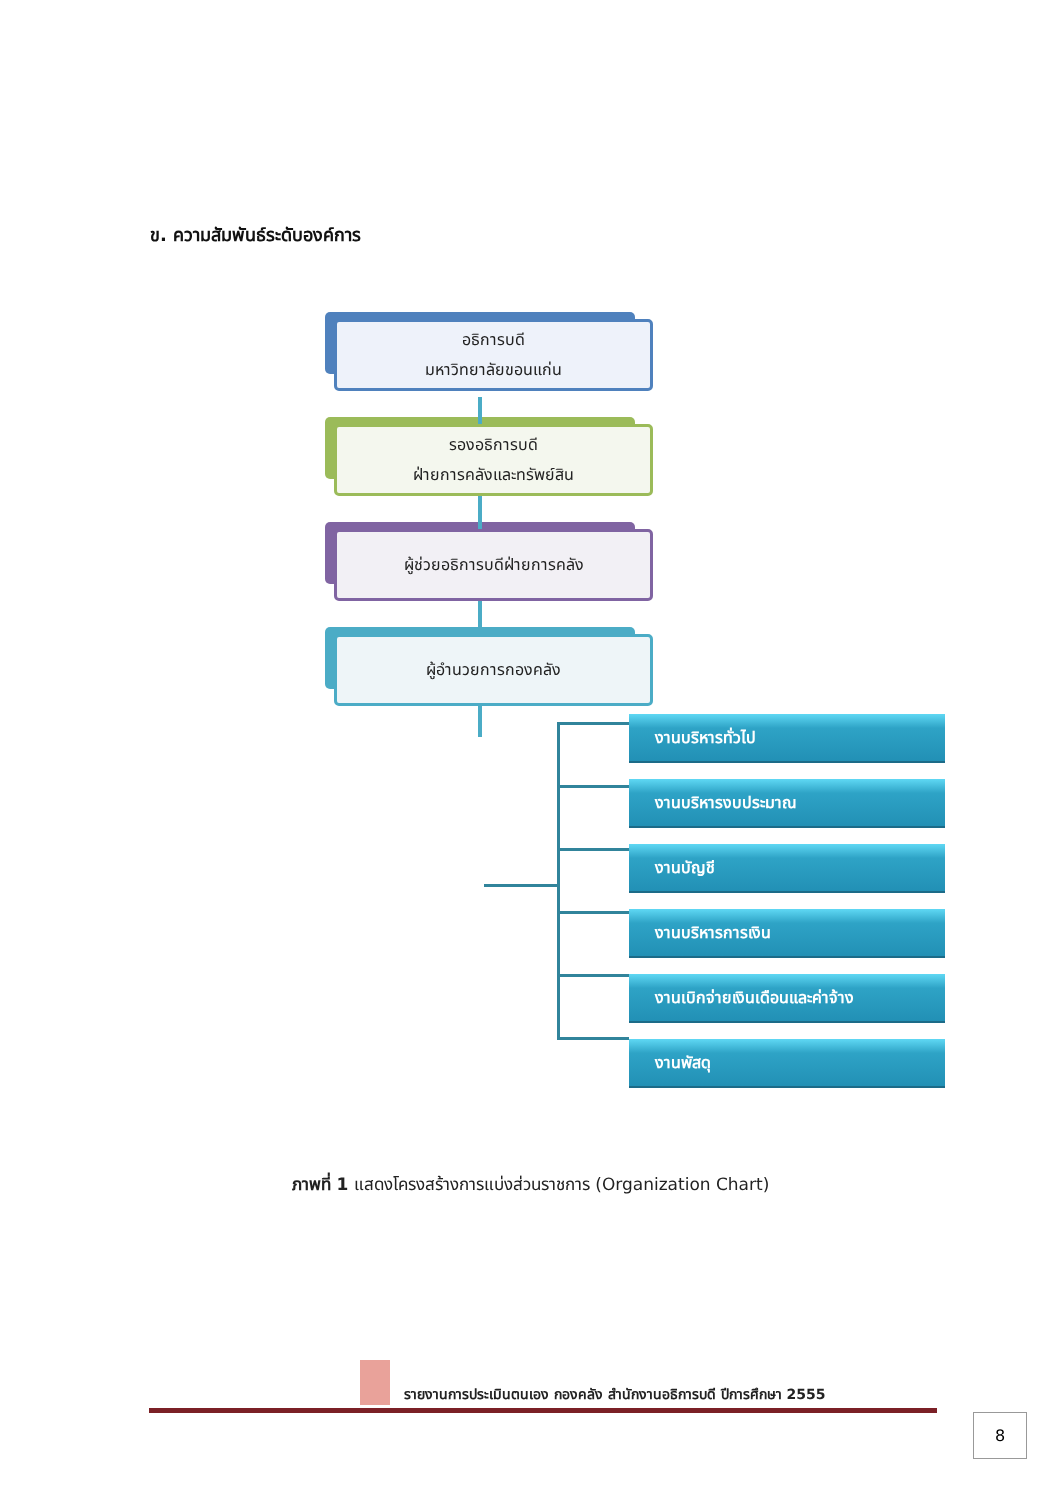ข. ความสัมพันธ์ระดับองค์การ
อธิการบดี
มหาวิทยาลัยขอนแก่น
รองอธิการบดี
ฝ่ายการคลังและทรัพย์สิน
ผู้ช่วยอธิการบดีฝ่ายการคลัง
ผู้อำนวยการกองคลัง
งานบริหารทั่วไป
งานบริหารงบประมาณ
งานบัญชี
งานบริหารการเงิน
งานเบิกจ่ายเงินเดือนและค่าจ้าง
งานพัสดุ
ภาพที่ 1 แสดงโครงสร้างการแบ่งส่วนราชการ (Organization Chart)
รายงานการประเมินตนเอง กองคลัง สำนักงานอธิการบดี ปีการศึกษา 2555
8